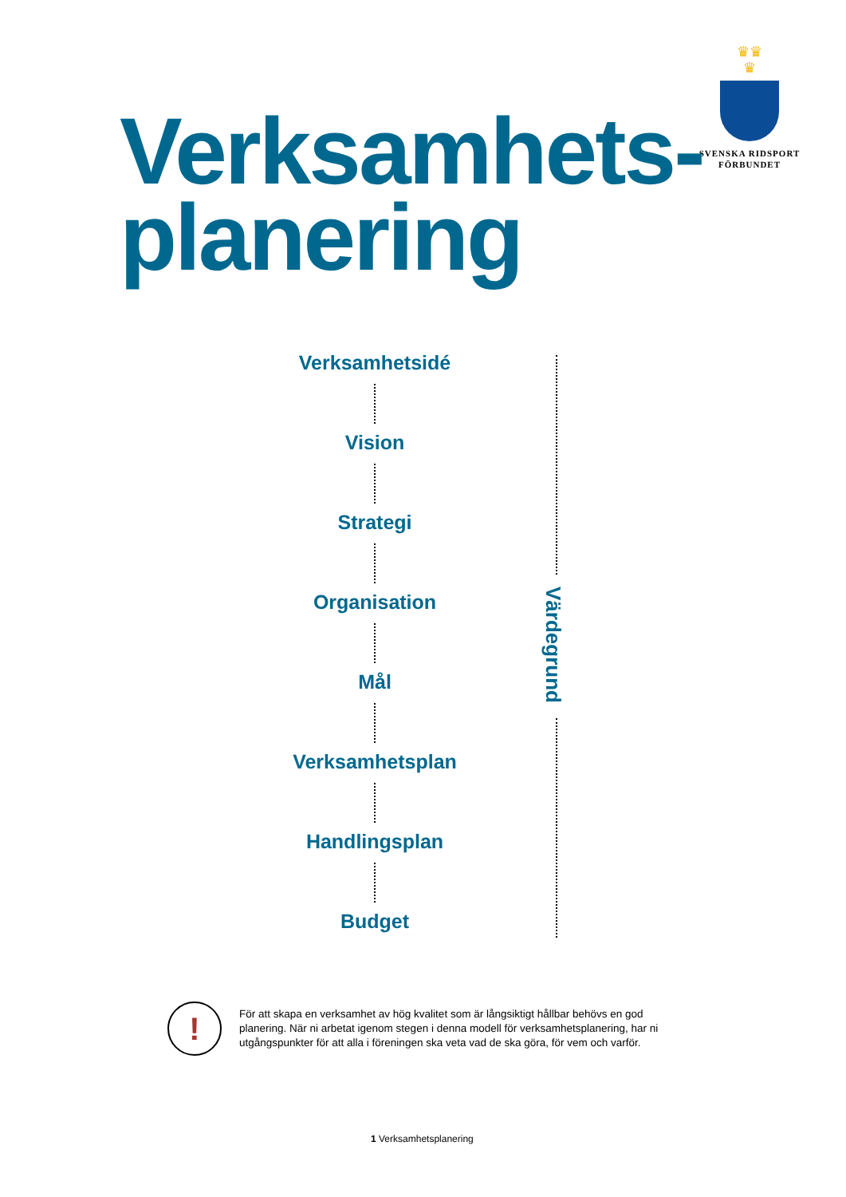♛♛
♛
SVENSKA RIDSPORT
FÖRBUNDET
Verksamhets-
planering
Verksamhetsidé
Vision
Strategi
Organisation
Mål
Verksamhetsplan
Handlingsplan
Budget
Värdegrund
!
För att skapa en verksamhet av hög kvalitet som är långsiktigt hållbar behövs en god planering. När ni arbetat igenom stegen i denna modell för verksamhetsplanering, har ni utgångspunkter för att alla i föreningen ska veta vad de ska göra, för vem och varför.
1 Verksamhetsplanering